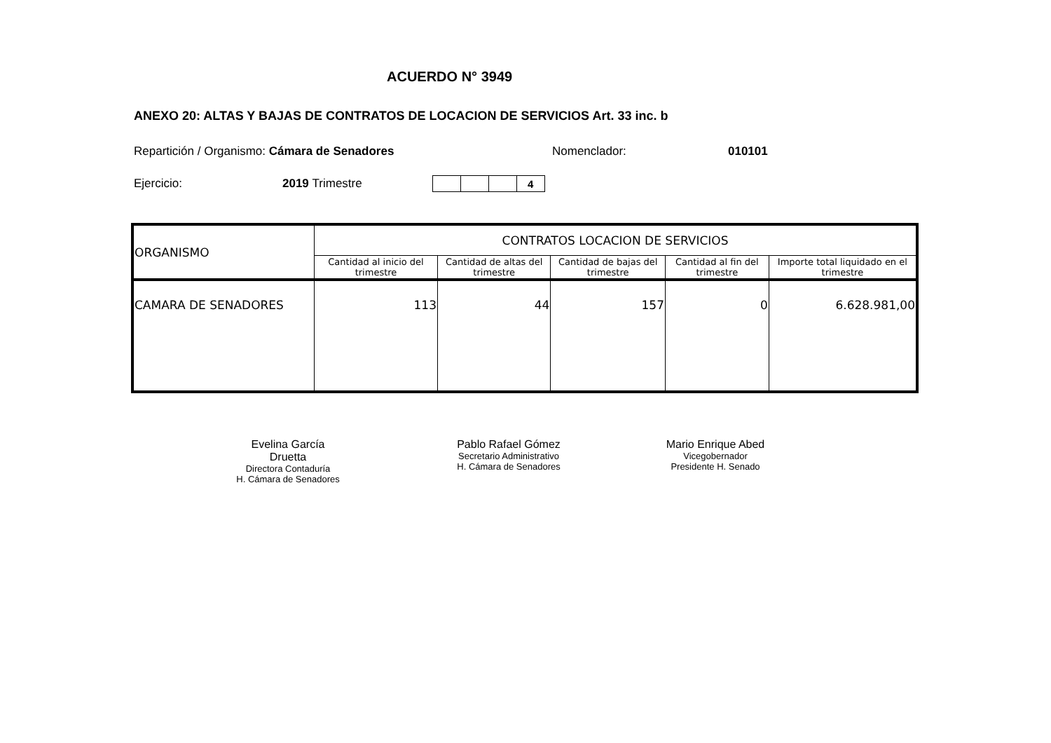ACUERDO N° 3949
ANEXO 20: ALTAS Y BAJAS DE CONTRATOS DE LOCACION DE SERVICIOS Art. 33 inc. b
Repartición / Organismo: Cámara de Senadores Nomenclador: 010101
Ejercicio: 2019 Trimestre
| | | | 4 |
| ORGANISMO | CONTRATOS LOCACION DE SERVICIOS | | | | |
| | Cantidad al inicio del trimestre | Cantidad de altas del trimestre | Cantidad de bajas del trimestre | Cantidad al fin del trimestre | Importe total liquidado en el trimestre |
| CAMARA DE SENADORES | 113 | 44 | 157 | 0 | 6.628.981,00 |
Evelina García Druetta
Directora Contaduría
H. Cámara de Senadores
Pablo Rafael Gómez
Secretario Administrativo
H. Cámara de Senadores
Mario Enrique Abed
Vicegobernador
Presidente H. Senado